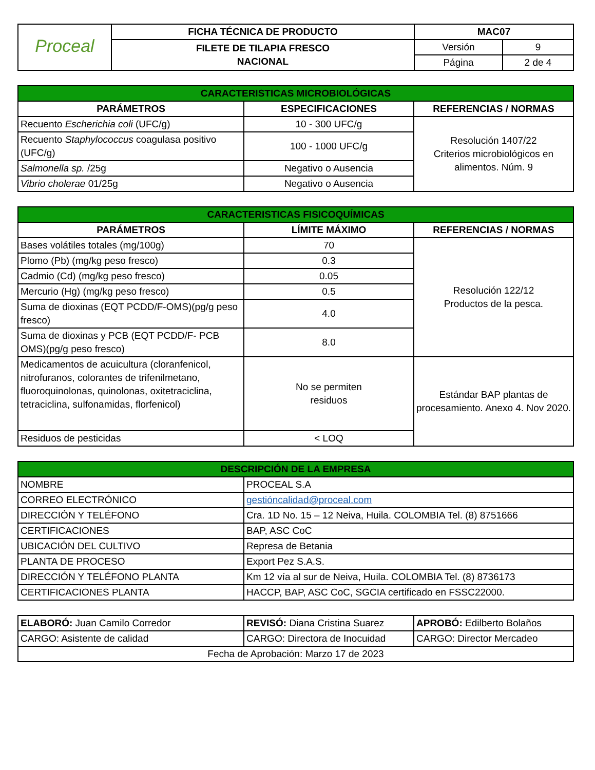| Proceal | FICHA TÉCNICA DE PRODUCTO | MAC07 | |
| | FILETE DE TILAPIA FRESCO NACIONAL | Versión | 9 |
| | | Página | 2 de 4 |
| CARACTERISTICAS MICROBIOLÓGICAS | | |
| PARÁMETROS | ESPECIFICACIONES | REFERENCIAS / NORMAS |
| Recuento Escherichia coli (UFC/g) | 10 - 300 UFC/g | Resolución 1407/22 Criterios microbiológicos en alimentos. Núm. 9 |
| Recuento Staphylococcus coagulasa positivo (UFC/g) | 100 - 1000 UFC/g | |
| Salmonella sp. /25g | Negativo o Ausencia | |
| Vibrio cholerae 01/25g | Negativo o Ausencia | |
| CARACTERISTICAS FISICOQUÍMICAS | | |
| PARÁMETROS | LÍMITE MÁXIMO | REFERENCIAS / NORMAS |
| Bases volátiles totales (mg/100g) | 70 | Resolución 122/12 Productos de la pesca. |
| Plomo (Pb) (mg/kg peso fresco) | 0.3 | |
| Cadmio (Cd) (mg/kg peso fresco) | 0.05 | |
| Mercurio (Hg) (mg/kg peso fresco) | 0.5 | |
| Suma de dioxinas (EQT PCDD/F-OMS)(pg/g peso fresco) | 4.0 | |
| Suma de dioxinas y PCB (EQT PCDD/F- PCB OMS)(pg/g peso fresco) | 8.0 | |
| Medicamentos de acuicultura (cloranfenicol, nitrofuranos, colorantes de trifenilmetano, fluoroquinolonas, quinolonas, oxitetraciclina, tetraciclina, sulfonamidas, florfenicol) | No se permiten residuos | Estándar BAP plantas de procesamiento. Anexo 4. Nov 2020. |
| Residuos de pesticidas | < LOQ | |
| DESCRIPCIÓN DE LA EMPRESA | |
| NOMBRE | PROCEAL S.A |
| CORREO ELECTRÓNICO | gestióncalidad@proceal.com |
| DIRECCIÓN Y TELÉFONO | Cra. 1D No. 15 – 12 Neiva, Huila. COLOMBIA Tel. (8) 8751666 |
| CERTIFICACIONES | BAP, ASC CoC |
| UBICACIÓN DEL CULTIVO | Represa de Betania |
| PLANTA DE PROCESO | Export Pez S.A.S. |
| DIRECCIÓN Y TELÉFONO PLANTA | Km 12 vía al sur de Neiva, Huila. COLOMBIA Tel. (8) 8736173 |
| CERTIFICACIONES PLANTA | HACCP, BAP, ASC CoC, SGCIA certificado en FSSC22000. |
| ELABORÓ: Juan Camilo Corredor | REVISÓ: Diana Cristina Suarez | APROBÓ: Edilberto Bolaños |
| CARGO: Asistente de calidad | CARGO: Directora de Inocuidad | CARGO: Director Mercadeo |
| Fecha de Aprobación: Marzo 17 de 2023 | | |